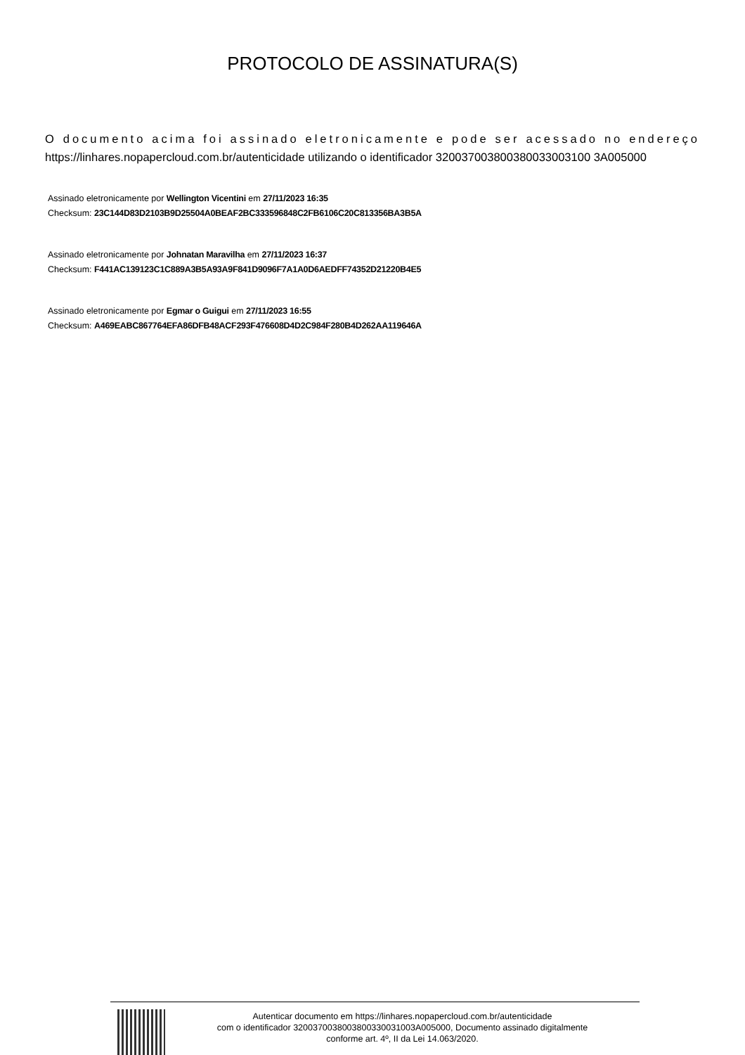PROTOCOLO DE ASSINATURA(S)
O documento acima foi assinado eletronicamente e pode ser acessado no endereço https://linhares.nopapercloud.com.br/autenticidade utilizando o identificador 320037003800380033003100 3A005000
Assinado eletronicamente por Wellington Vicentini em 27/11/2023 16:35
Checksum: 23C144D83D2103B9D25504A0BEAF2BC333596848C2FB6106C20C813356BA3B5A
Assinado eletronicamente por Johnatan Maravilha em 27/11/2023 16:37
Checksum: F441AC139123C1C889A3B5A93A9F841D9096F7A1A0D6AEDFF74352D21220B4E5
Assinado eletronicamente por Egmar o Guigui em 27/11/2023 16:55
Checksum: A469EABC867764EFA86DFB48ACF293F476608D4D2C984F280B4D262AA119646A
Autenticar documento em https://linhares.nopapercloud.com.br/autenticidade
com o identificador 3200370038003800330031003A005000, Documento assinado digitalmente
conforme art. 4º, II da Lei 14.063/2020.